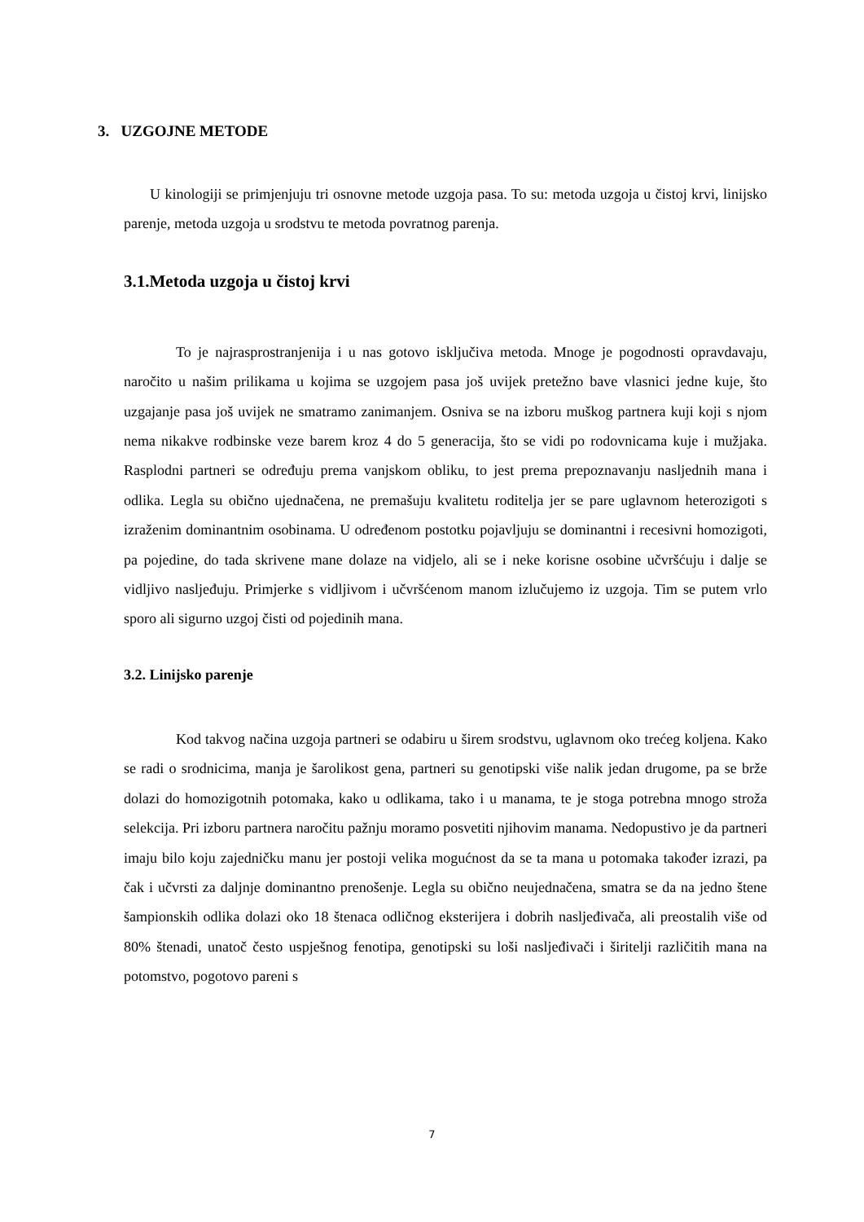3. UZGOJNE METODE
U kinologiji se primjenjuju tri osnovne metode uzgoja pasa. To su: metoda uzgoja u čistoj krvi, linijsko parenje, metoda uzgoja u srodstvu te metoda povratnog parenja.
3.1.Metoda uzgoja u čistoj krvi
To je najrasprostranjenija i u nas gotovo isključiva metoda. Mnoge je pogodnosti opravdavaju, naročito u našim prilikama u kojima se uzgojem pasa još uvijek pretežno bave vlasnici jedne kuje, što uzgajanje pasa još uvijek ne smatramo zanimanjem. Osniva se na izboru muškog partnera kuji koji s njom nema nikakve rodbinske veze barem kroz 4 do 5 generacija, što se vidi po rodovnicama kuje i mužjaka. Rasplodni partneri se određuju prema vanjskom obliku, to jest prema prepoznavanju nasljednih mana i odlika. Legla su obično ujednačena, ne premašuju kvalitetu roditelja jer se pare uglavnom heterozigoti s izraženim dominantnim osobinama. U određenom postotku pojavljuju se dominantni i recesivni homozigoti, pa pojedine, do tada skrivene mane dolaze na vidjelo, ali se i neke korisne osobine učvršćuju i dalje se vidljivo nasljeđuju. Primjerke s vidljivom i učvršćenom manom izlučujemo iz uzgoja. Tim se putem vrlo sporo ali sigurno uzgoj čisti od pojedinih mana.
3.2. Linijsko parenje
Kod takvog načina uzgoja partneri se odabiru u širem srodstvu, uglavnom oko trećeg koljena. Kako se radi o srodnicima, manja je šarolikost gena, partneri su genotipski više nalik jedan drugome, pa se brže dolazi do homozigotnih potomaka, kako u odlikama, tako i u manama, te je stoga potrebna mnogo stroža selekcija. Pri izboru partnera naročitu pažnju moramo posvetiti njihovim manama. Nedopustivo je da partneri imaju bilo koju zajedničku manu jer postoji velika mogućnost da se ta mana u potomaka također izrazi, pa čak i učvrsti za daljnje dominantno prenošenje. Legla su obično neujednačena, smatra se da na jedno štene šampionskih odlika dolazi oko 18 štenaca odličnog eksterijera i dobrih nasljeđivača, ali preostalih više od 80% štenadi, unatoč često uspješnog fenotipa, genotipski su loši nasljeđivači i širitelji različitih mana na potomstvo, pogotovo pareni s
7